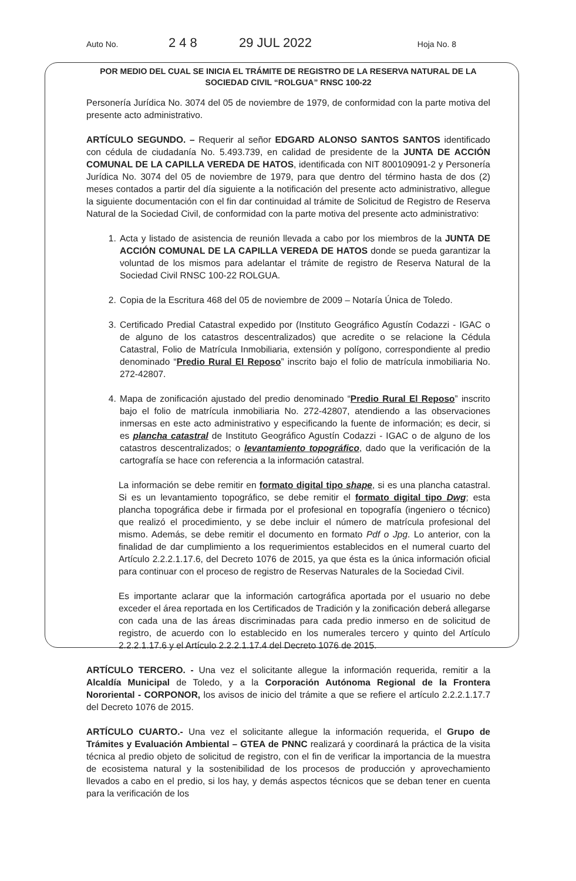Auto No. 248 29 JUL 2022 Hoja No. 8
POR MEDIO DEL CUAL SE INICIA EL TRÁMITE DE REGISTRO DE LA RESERVA NATURAL DE LA SOCIEDAD CIVIL “ROLGUA” RNSC 100-22
Personería Jurídica No. 3074 del 05 de noviembre de 1979, de conformidad con la parte motiva del presente acto administrativo.
ARTÍCULO SEGUNDO. – Requerir al señor EDGARD ALONSO SANTOS SANTOS identificado con cédula de ciudadanía No. 5.493.739, en calidad de presidente de la JUNTA DE ACCIÓN COMUNAL DE LA CAPILLA VEREDA DE HATOS, identificada con NIT 800109091-2 y Personería Jurídica No. 3074 del 05 de noviembre de 1979, para que dentro del término hasta de dos (2) meses contados a partir del día siguiente a la notificación del presente acto administrativo, allegue la siguiente documentación con el fin dar continuidad al trámite de Solicitud de Registro de Reserva Natural de la Sociedad Civil, de conformidad con la parte motiva del presente acto administrativo:
1. Acta y listado de asistencia de reunión llevada a cabo por los miembros de la JUNTA DE ACCIÓN COMUNAL DE LA CAPILLA VEREDA DE HATOS donde se pueda garantizar la voluntad de los mismos para adelantar el trámite de registro de Reserva Natural de la Sociedad Civil RNSC 100-22 ROLGUA.
2. Copia de la Escritura 468 del 05 de noviembre de 2009 – Notaría Única de Toledo.
3. Certificado Predial Catastral expedido por (Instituto Geográfico Agustín Codazzi - IGAC o de alguno de los catastros descentralizados) que acredite o se relacione la Cédula Catastral, Folio de Matrícula Inmobiliaria, extensión y polígono, correspondiente al predio denominado “Predio Rural El Reposo” inscrito bajo el folio de matrícula inmobiliaria No. 272-42807.
4. Mapa de zonificación ajustado del predio denominado “Predio Rural El Reposo” inscrito bajo el folio de matrícula inmobiliaria No. 272-42807, atendiendo a las observaciones inmersas en este acto administrativo y especificando la fuente de información; es decir, si es plancha catastral de Instituto Geográfico Agustín Codazzi - IGAC o de alguno de los catastros descentralizados; o levantamiento topográfico, dado que la verificación de la cartografía se hace con referencia a la información catastral.
La información se debe remitir en formato digital tipo shape, si es una plancha catastral. Si es un levantamiento topográfico, se debe remitir el formato digital tipo Dwg; esta plancha topográfica debe ir firmada por el profesional en topografía (ingeniero o técnico) que realizó el procedimiento, y se debe incluir el número de matrícula profesional del mismo. Además, se debe remitir el documento en formato Pdf o Jpg. Lo anterior, con la finalidad de dar cumplimiento a los requerimientos establecidos en el numeral cuarto del Artículo 2.2.2.1.17.6, del Decreto 1076 de 2015, ya que ésta es la única información oficial para continuar con el proceso de registro de Reservas Naturales de la Sociedad Civil.
Es importante aclarar que la información cartográfica aportada por el usuario no debe exceder el área reportada en los Certificados de Tradición y la zonificación deberá allegarse con cada una de las áreas discriminadas para cada predio inmerso en de solicitud de registro, de acuerdo con lo establecido en los numerales tercero y quinto del Artículo 2.2.2.1.17.6 y el Artículo 2.2.2.1.17.4 del Decreto 1076 de 2015.
ARTÍCULO TERCERO. - Una vez el solicitante allegue la información requerida, remitir a la Alcaldía Municipal de Toledo, y a la Corporación Autónoma Regional de la Frontera Nororiental - CORPONOR, los avisos de inicio del trámite a que se refiere el artículo 2.2.2.1.17.7 del Decreto 1076 de 2015.
ARTÍCULO CUARTO.- Una vez el solicitante allegue la información requerida, el Grupo de Trámites y Evaluación Ambiental – GTEA de PNNC realizará y coordinará la práctica de la visita técnica al predio objeto de solicitud de registro, con el fin de verificar la importancia de la muestra de ecosistema natural y la sostenibilidad de los procesos de producción y aprovechamiento llevados a cabo en el predio, si los hay, y demás aspectos técnicos que se deban tener en cuenta para la verificación de los